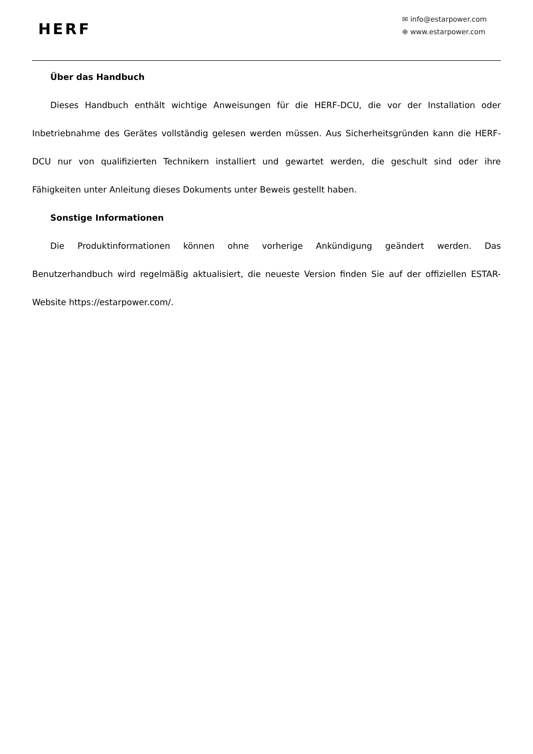HERF
✉ info@estarpower.com
⊕ www.estarpower.com
Über das Handbuch
Dieses Handbuch enthält wichtige Anweisungen für die HERF-DCU, die vor der Installation oder Inbetriebnahme des Gerätes vollständig gelesen werden müssen. Aus Sicherheitsgründen kann die HERF-DCU nur von qualifizierten Technikern installiert und gewartet werden, die geschult sind oder ihre Fähigkeiten unter Anleitung dieses Dokuments unter Beweis gestellt haben.
Sonstige Informationen
Die Produktinformationen können ohne vorherige Ankündigung geändert werden. Das Benutzerhandbuch wird regelmäßig aktualisiert, die neueste Version finden Sie auf der offiziellen ESTAR-Website https://estarpower.com/.